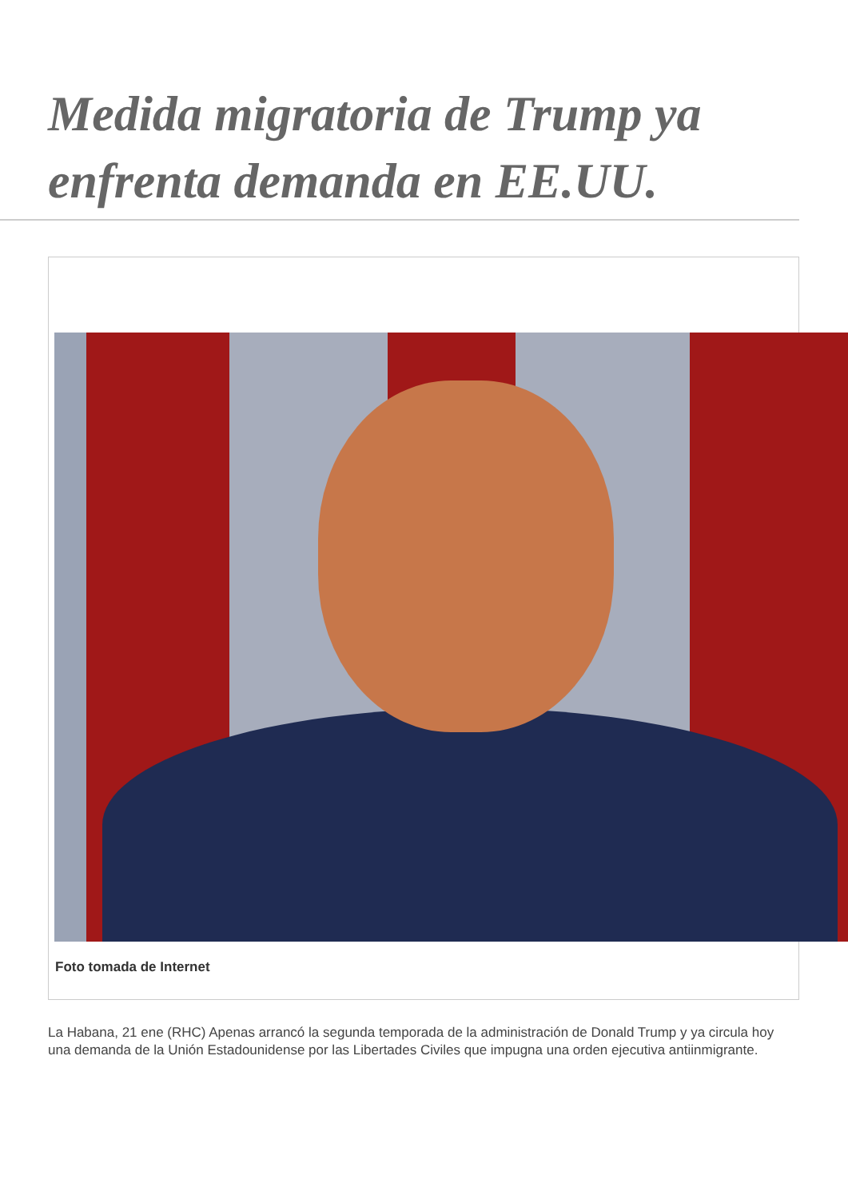Medida migratoria de Trump ya enfrenta demanda en EE.UU.
Foto tomada de Internet
La Habana, 21 ene (RHC) Apenas arrancó la segunda temporada de la administración de Donald Trump y ya circula hoy una demanda de la Unión Estadounidense por las Libertades Civiles que impugna una orden ejecutiva antiinmigrante.